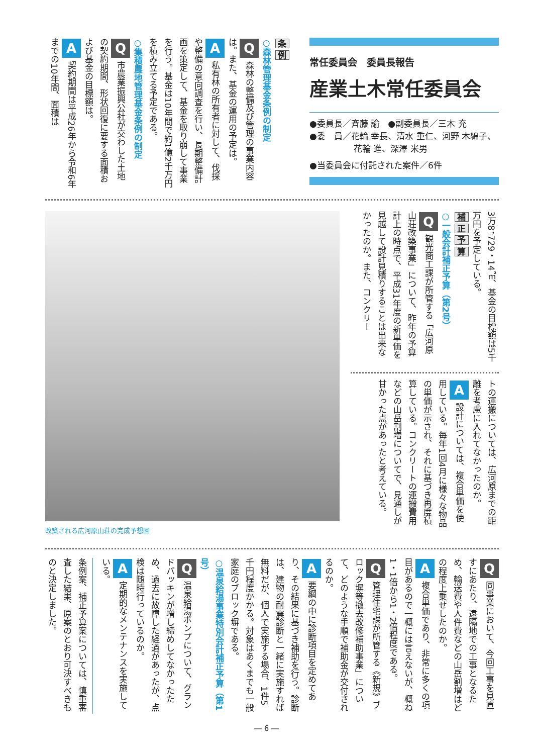常任委員会　委員長報告
産業土木常任委員会
●委員長／斉藤 諭　●副委員長／三木 充
●委　員／花輪 幸長、清水 重仁、河野 木綿子、
花輪 進、深澤 米男
●当委員会に付託された案件／6件
条 例
○森林管理基金条例の制定
Q森林の整備及び管理の事業内容は。また、基金の運用の予定は。
A私有林の所有者に対して、伐採や整備の意向調査を行い、長期整備計画を策定して、基金を取り崩して事業を行う。基金は10年間で約1億2千万円を積み立てる予定である。
○集積農地管理基金条例の制定
Q市農業振興公社が交わした土地の契約期間、形状回復に要する面積および基金の目標額は。
A契約期間は平成26年から令和6年までの10年間、面積は
3万8，729・14㎡、基金の目標額は5千万円を予定している。
補正予算
○一般会計補正予算（第2号）
Q観光商工課が所管する「広河原山荘改築事業」について、昨年の予算計上の時点で、平成31年度の新単価を見越して設計見積りすることは出来なかったのか。また、コンクリー
トの運搬については、広河原までの距離を考慮に入れてなかったのか。
A設計については、複合単価を使用している。毎年1回4月に様々な物品の単価が示され、それに基づき再度積算している。コンクリートの運搬費用などの山岳割増についてで、見通しが甘かった点があったと考えている。
改築される広河原山荘の完成予想図
Q同事業において、今回工事を見直すにあたり、遠隔地での工事となるため、輸送費や人件費などの山岳割増はどの程度上乗せしたのか。
A複合単価であり、非常に多くの項目があるので一概には言えないが、概ね1・1倍から1・2倍程度である。
Q管理住宅課が所管する《新規》ブロック塀等撤去改修補助事業」について、どのような手順で補助金が交付されるのか。
A要綱の中に診断項目を定めてあり、その結果に基づき補助を行う。診断は、建物の耐震診断と一緒に実施すれば無料だが、個人で実施する場合、1件5千円程度かかる。対象はあくまでも一般家庭のブロック塀である。
○温泉給湯事業特別会計補正予算（第1号）
Q温泉給湯ポンプについて、グランドパッキンが増し締めしてなかったため、過去に故障した経過があったが、点検は随時行っているのか。
A定期的なメンテナンスを実施している。
条例案、補正予算案については、慎重審査した結果、原案のとおり可決すべきものと決定しました。
― 6 ―